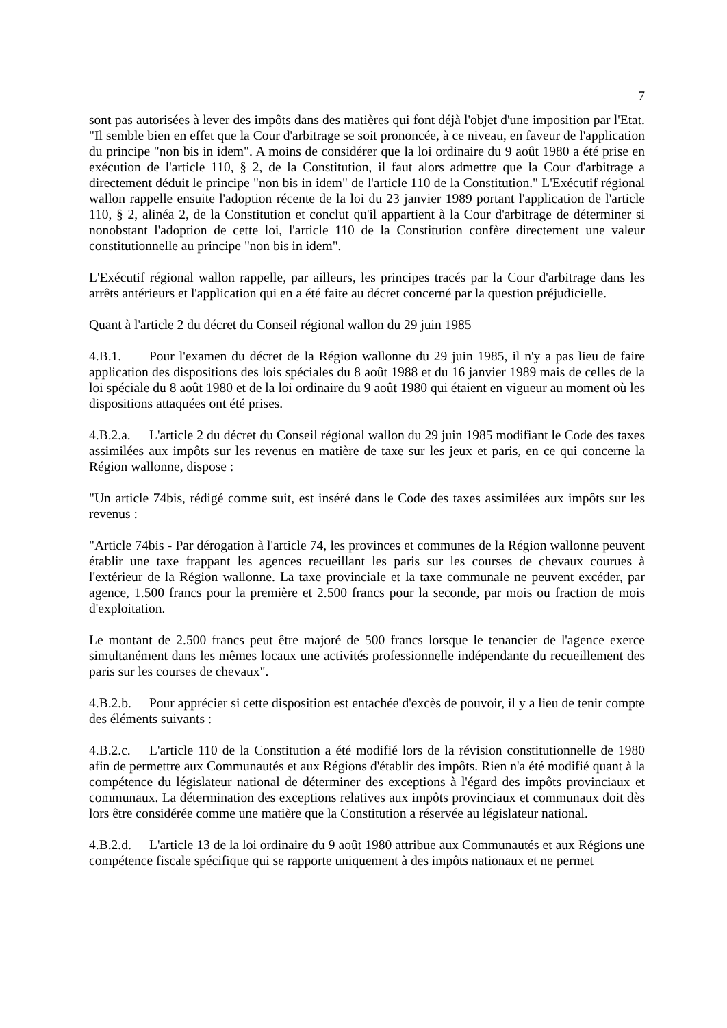7
sont pas autorisées à lever des impôts dans des matières qui font déjà l'objet d'une imposition par l'Etat. "Il semble bien en effet que la Cour d'arbitrage se soit prononcée, à ce niveau, en faveur de l'application du principe "non bis in idem". A moins de considérer que la loi ordinaire du 9 août 1980 a été prise en exécution de l'article 110, § 2, de la Constitution, il faut alors admettre que la Cour d'arbitrage a directement déduit le principe "non bis in idem" de l'article 110 de la Constitution." L'Exécutif régional wallon rappelle ensuite l'adoption récente de la loi du 23 janvier 1989 portant l'application de l'article 110, § 2, alinéa 2, de la Constitution et conclut qu'il appartient à la Cour d'arbitrage de déterminer si nonobstant l'adoption de cette loi, l'article 110 de la Constitution confère directement une valeur constitutionnelle au principe "non bis in idem".
L'Exécutif régional wallon rappelle, par ailleurs, les principes tracés par la Cour d'arbitrage dans les arrêts antérieurs et l'application qui en a été faite au décret concerné par la question préjudicielle.
Quant à l'article 2 du décret du Conseil régional wallon du 29 juin 1985
4.B.1. Pour l'examen du décret de la Région wallonne du 29 juin 1985, il n'y a pas lieu de faire application des dispositions des lois spéciales du 8 août 1988 et du 16 janvier 1989 mais de celles de la loi spéciale du 8 août 1980 et de la loi ordinaire du 9 août 1980 qui étaient en vigueur au moment où les dispositions attaquées ont été prises.
4.B.2.a. L'article 2 du décret du Conseil régional wallon du 29 juin 1985 modifiant le Code des taxes assimilées aux impôts sur les revenus en matière de taxe sur les jeux et paris, en ce qui concerne la Région wallonne, dispose :
"Un article 74bis, rédigé comme suit, est inséré dans le Code des taxes assimilées aux impôts sur les revenus :
"Article 74bis - Par dérogation à l'article 74, les provinces et communes de la Région wallonne peuvent établir une taxe frappant les agences recueillant les paris sur les courses de chevaux courues à l'extérieur de la Région wallonne. La taxe provinciale et la taxe communale ne peuvent excéder, par agence, 1.500 francs pour la première et 2.500 francs pour la seconde, par mois ou fraction de mois d'exploitation.
Le montant de 2.500 francs peut être majoré de 500 francs lorsque le tenancier de l'agence exerce simultanément dans les mêmes locaux une activités professionnelle indépendante du recueillement des paris sur les courses de chevaux".
4.B.2.b. Pour apprécier si cette disposition est entachée d'excès de pouvoir, il y a lieu de tenir compte des éléments suivants :
4.B.2.c. L'article 110 de la Constitution a été modifié lors de la révision constitutionnelle de 1980 afin de permettre aux Communautés et aux Régions d'établir des impôts. Rien n'a été modifié quant à la compétence du législateur national de déterminer des exceptions à l'égard des impôts provinciaux et communaux. La détermination des exceptions relatives aux impôts provinciaux et communaux doit dès lors être considérée comme une matière que la Constitution a réservée au législateur national.
4.B.2.d. L'article 13 de la loi ordinaire du 9 août 1980 attribue aux Communautés et aux Régions une compétence fiscale spécifique qui se rapporte uniquement à des impôts nationaux et ne permet